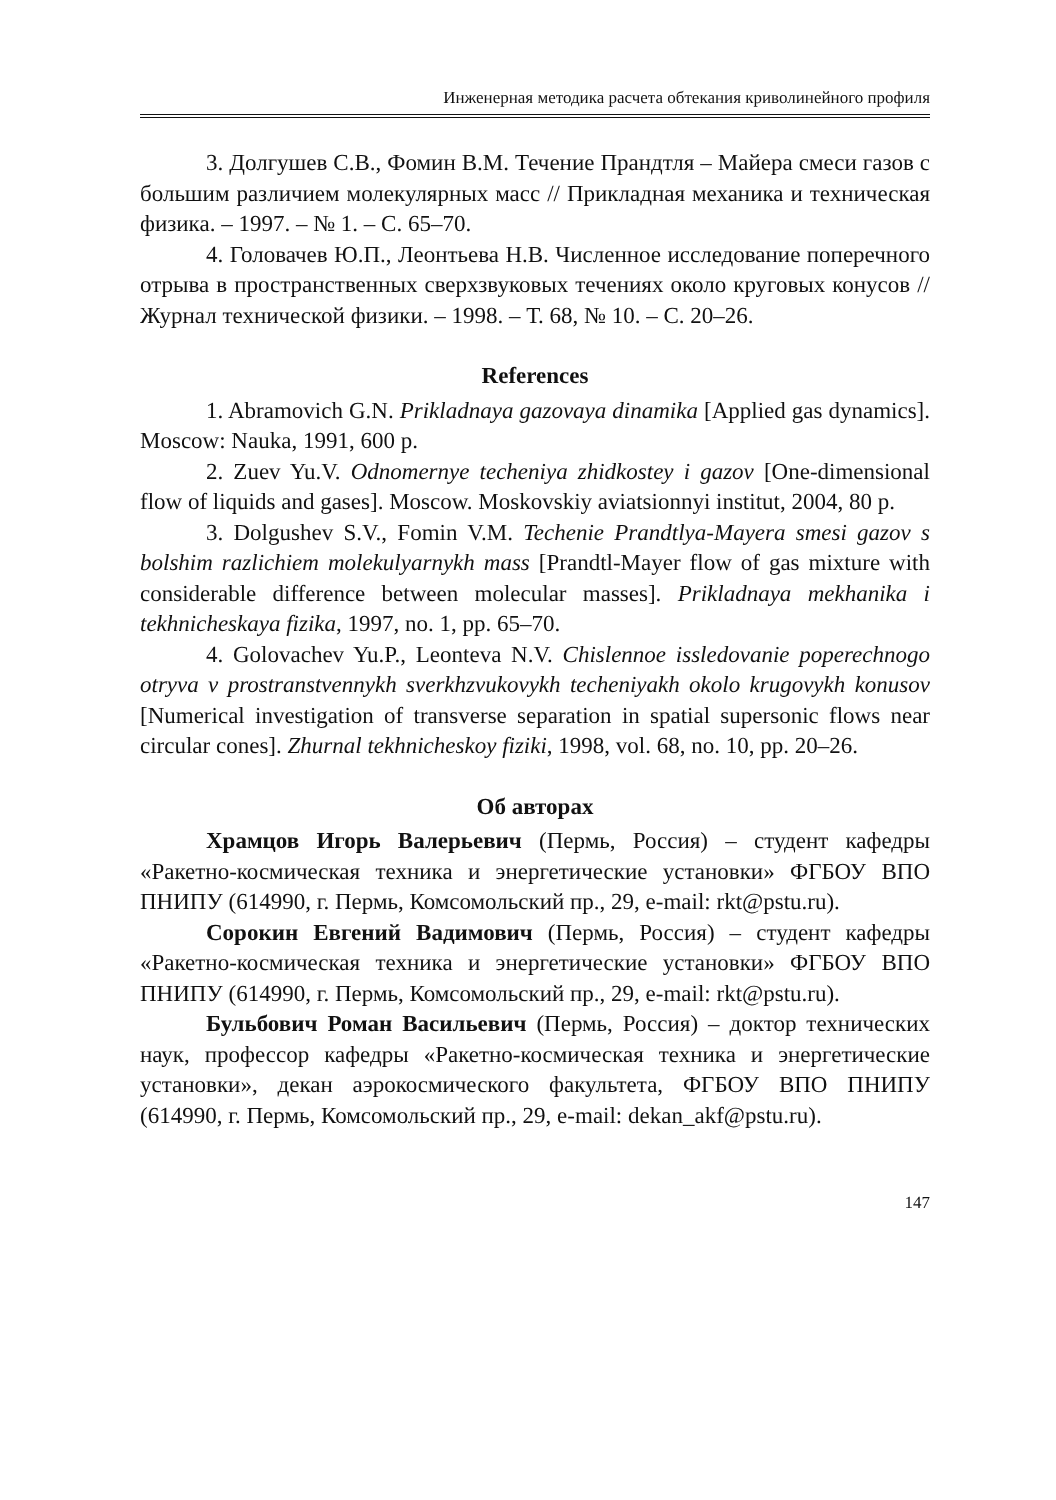Инженерная методика расчета обтекания криволинейного профиля
3. Долгушев С.В., Фомин В.М. Течение Прандтля – Майера смеси газов с большим различием молекулярных масс // Прикладная механика и техническая физика. – 1997. – № 1. – С. 65–70.
4. Головачев Ю.П., Леонтьева Н.В. Численное исследование поперечного отрыва в пространственных сверхзвуковых течениях около круговых конусов // Журнал технической физики. – 1998. – Т. 68, № 10. – С. 20–26.
References
1. Abramovich G.N. Prikladnaya gazovaya dinamika [Applied gas dynamics]. Moscow: Nauka, 1991, 600 p.
2. Zuev Yu.V. Odnomernye techeniya zhidkostey i gazov [One-dimensional flow of liquids and gases]. Moscow. Moskovskiy aviatsionnyi institut, 2004, 80 p.
3. Dolgushev S.V., Fomin V.M. Techenie Prandtlya-Mayera smesi gazov s bolshim razlichiem molekulyarnykh mass [Prandtl-Mayer flow of gas mixture with considerable difference between molecular masses]. Prikladnaya mekhanika i tekhnicheskaya fizika, 1997, no. 1, pp. 65–70.
4. Golovachev Yu.P., Leonteva N.V. Chislennoe issledovanie poperechnogo otryva v prostranstvennykh sverkhzvukovykh techeniyakh okolo krugovykh konusov [Numerical investigation of transverse separation in spatial supersonic flows near circular cones]. Zhurnal tekhnicheskoy fiziki, 1998, vol. 68, no. 10, pp. 20–26.
Об авторах
Храмцов Игорь Валерьевич (Пермь, Россия) – студент кафедры «Ракетно-космическая техника и энергетические установки» ФГБОУ ВПО ПНИПУ (614990, г. Пермь, Комсомольский пр., 29, e-mail: rkt@pstu.ru).
Сорокин Евгений Вадимович (Пермь, Россия) – студент кафедры «Ракетно-космическая техника и энергетические установки» ФГБОУ ВПО ПНИПУ (614990, г. Пермь, Комсомольский пр., 29, e-mail: rkt@pstu.ru).
Бульбович Роман Васильевич (Пермь, Россия) – доктор технических наук, профессор кафедры «Ракетно-космическая техника и энергетические установки», декан аэрокосмического факультета, ФГБОУ ВПО ПНИПУ (614990, г. Пермь, Комсомольский пр., 29, e-mail: dekan_akf@pstu.ru).
147